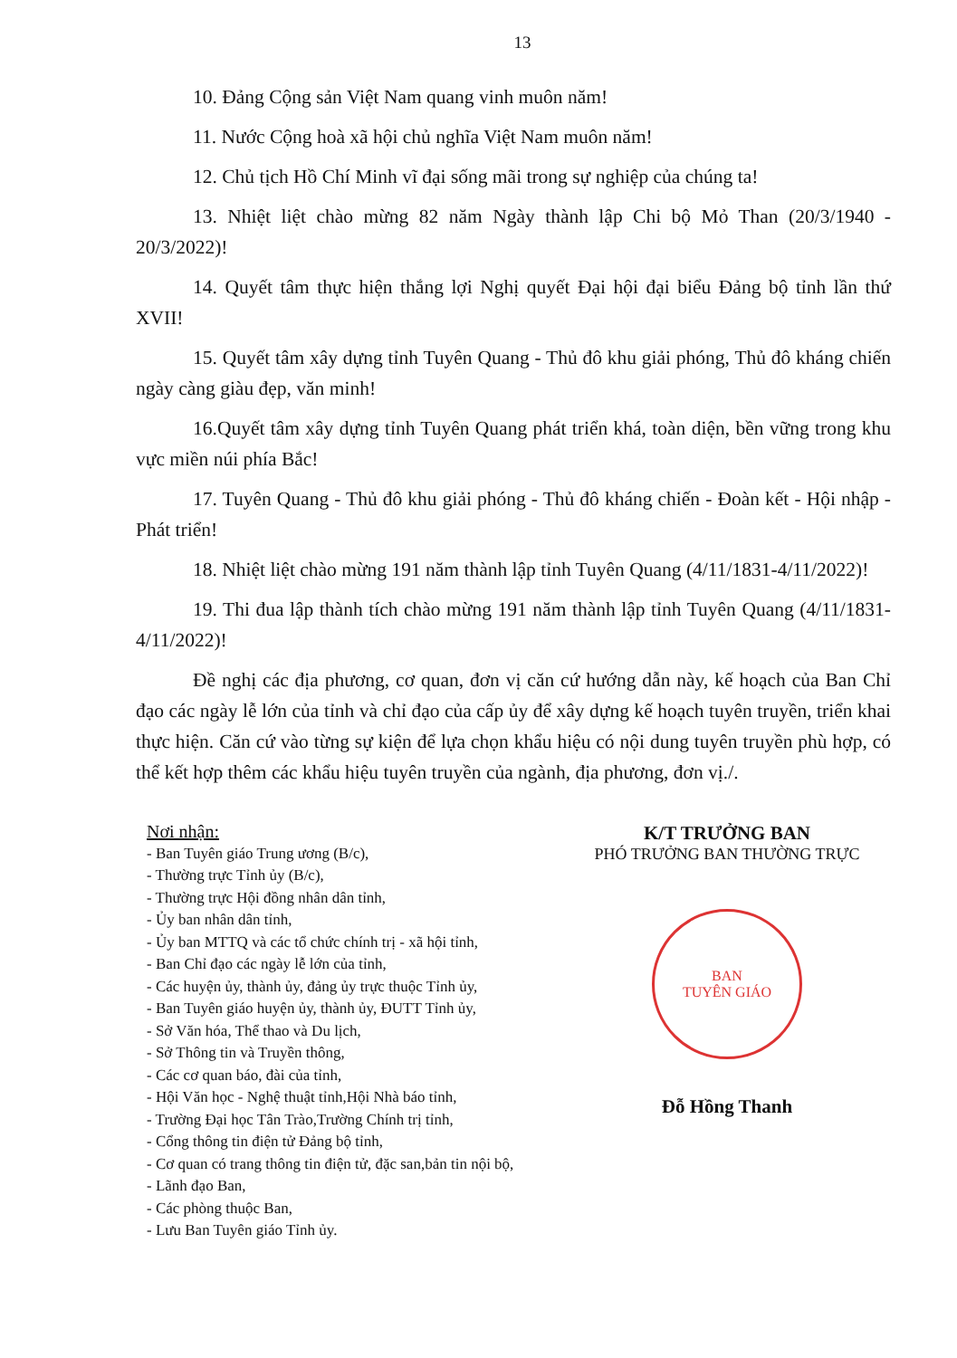13
10. Đảng Cộng sản Việt Nam quang vinh muôn năm!
11. Nước Cộng hoà xã hội chủ nghĩa Việt Nam muôn năm!
12. Chủ tịch Hồ Chí Minh vĩ đại sống mãi trong sự nghiệp của chúng ta!
13. Nhiệt liệt chào mừng 82 năm Ngày thành lập Chi bộ Mỏ Than (20/3/1940 - 20/3/2022)!
14. Quyết tâm thực hiện thắng lợi Nghị quyết Đại hội đại biểu Đảng bộ tỉnh lần thứ XVII!
15. Quyết tâm xây dựng tỉnh Tuyên Quang - Thủ đô khu giải phóng, Thủ đô kháng chiến ngày càng giàu đẹp, văn minh!
16.Quyết tâm xây dựng tỉnh Tuyên Quang phát triển khá, toàn diện, bền vững trong khu vực miền núi phía Bắc!
17. Tuyên Quang - Thủ đô khu giải phóng - Thủ đô kháng chiến - Đoàn kết - Hội nhập - Phát triển!
18. Nhiệt liệt chào mừng 191 năm thành lập tỉnh Tuyên Quang (4/11/1831-4/11/2022)!
19. Thi đua lập thành tích chào mừng 191 năm thành lập tỉnh Tuyên Quang (4/11/1831- 4/11/2022)!
Đề nghị các địa phương, cơ quan, đơn vị căn cứ hướng dẫn này, kế hoạch của Ban Chỉ đạo các ngày lễ lớn của tỉnh và chỉ đạo của cấp ủy để xây dựng kế hoạch tuyên truyền, triển khai thực hiện. Căn cứ vào từng sự kiện để lựa chọn khẩu hiệu có nội dung tuyên truyền phù hợp, có thể kết hợp thêm các khẩu hiệu tuyên truyền của ngành, địa phương, đơn vị./.
Nơi nhận:
- Ban Tuyên giáo Trung ương (B/c),
- Thường trực Tỉnh ủy (B/c),
- Thường trực Hội đồng nhân dân tỉnh,
- Ủy ban nhân dân tỉnh,
- Ủy ban MTTQ và các tổ chức chính trị - xã hội tỉnh,
- Ban Chỉ đạo các ngày lễ lớn của tỉnh,
- Các huyện ủy, thành ủy, đảng ủy trực thuộc Tỉnh ủy,
- Ban Tuyên giáo huyện ủy, thành ủy, ĐUTT Tỉnh ủy,
- Sở Văn hóa, Thể thao và Du lịch,
- Sở Thông tin và Truyền thông,
- Các cơ quan báo, đài của tỉnh,
- Hội Văn học - Nghệ thuật tỉnh,Hội Nhà báo tỉnh,
- Trường Đại học Tân Trào,Trường Chính trị tỉnh,
- Cổng thông tin điện tử Đảng bộ tỉnh,
- Cơ quan có trang thông tin điện tử, đặc san,bản tin nội bộ,
- Lãnh đạo Ban,
- Các phòng thuộc Ban,
- Lưu Ban Tuyên giáo Tỉnh ủy.
K/T TRƯỞNG BAN
PHÓ TRƯỞNG BAN THƯỜNG TRỰC
BAN
TUYÊN GIÁO
Đỗ Hồng Thanh